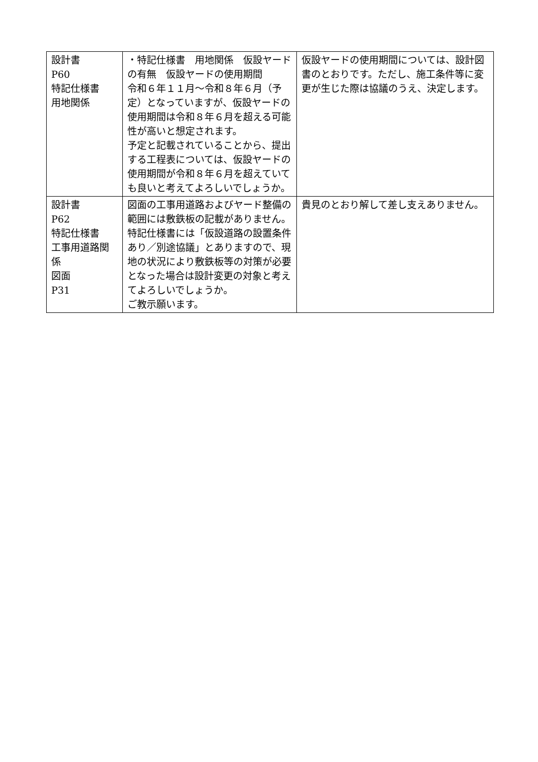| 設計書 P60 特記仕様書 用地関係 | ・特記仕様書 用地関係 仮設ヤードの有無 仮設ヤードの使用期間 令和６年１１月～令和８年６月（予定）となっていますが、仮設ヤードの使用期間は令和８年６月を超える可能性が高いと想定されます。 予定と記載されていることから、提出する工程表については、仮設ヤードの使用期間が令和８年６月を超えていても良いと考えてよろしいでしょうか。 | 仮設ヤードの使用期間については、設計図書のとおりです。ただし、施工条件等に変更が生じた際は協議のうえ、決定します。 |
| 設計書 P62 特記仕様書 工事用道路関係 図面 P31 | 図面の工事用道路およびヤード整備の範囲には敷鉄板の記載がありません。特記仕様書には「仮設道路の設置条件あり／別途協議」とありますので、現地の状況により敷鉄板等の対策が必要となった場合は設計変更の対象と考えてよろしいでしょうか。 ご教示願います。 | 貴見のとおり解して差し支えありません。 |